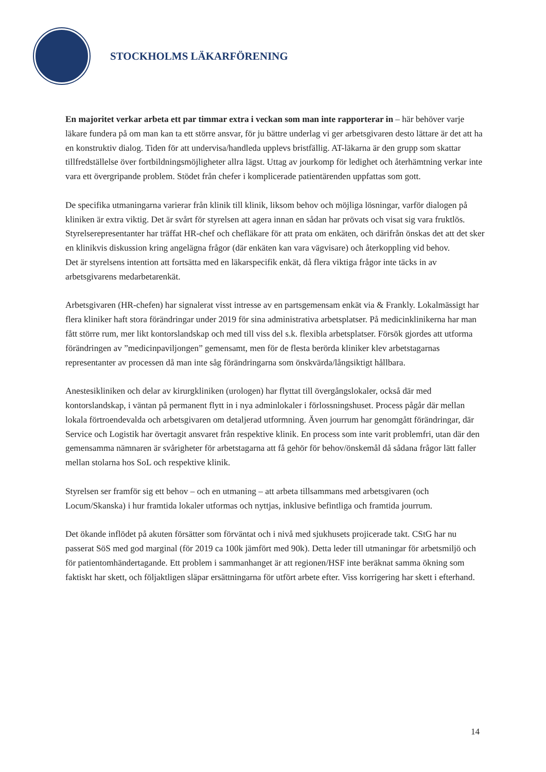STOCKHOLMS LÄKARFÖRENING
En majoritet verkar arbeta ett par timmar extra i veckan som man inte rapporterar in – här behöver varje läkare fundera på om man kan ta ett större ansvar, för ju bättre underlag vi ger arbetsgivaren desto lättare är det att ha en konstruktiv dialog. Tiden för att undervisa/handleda upplevs bristfällig. AT-läkarna är den grupp som skattar tillfredställelse över fortbildningsmöjligheter allra lägst. Uttag av jourkomp för ledighet och återhämtning verkar inte vara ett övergripande problem. Stödet från chefer i komplicerade patientärenden uppfattas som gott.
De specifika utmaningarna varierar från klinik till klinik, liksom behov och möjliga lösningar, varför dialogen på kliniken är extra viktig. Det är svårt för styrelsen att agera innan en sådan har prövats och visat sig vara fruktlös. Styrelserepresentanter har träffat HR-chef och chefläkare för att prata om enkäten, och därifrån önskas det att det sker en klinikvis diskussion kring angelägna frågor (där enkäten kan vara vägvisare) och återkoppling vid behov.
Det är styrelsens intention att fortsätta med en läkarspecifik enkät, då flera viktiga frågor inte täcks in av arbetsgivarens medarbetarenkät.
Arbetsgivaren (HR-chefen) har signalerat visst intresse av en partsgemensam enkät via & Frankly. Lokalmässigt har flera kliniker haft stora förändringar under 2019 för sina administrativa arbetsplatser. På medicinklinikerna har man fått större rum, mer likt kontorslandskap och med till viss del s.k. flexibla arbetsplatser. Försök gjordes att utforma förändringen av ”medicinpaviljongen” gemensamt, men för de flesta berörda kliniker klev arbetstagarnas representanter av processen då man inte såg förändringarna som önskvärda/långsiktigt hållbara.
Anestesikliniken och delar av kirurgkliniken (urologen) har flyttat till övergångslokaler, också där med kontorslandskap, i väntan på permanent flytt in i nya adminlokaler i förlossningshuset. Process pågår där mellan lokala förtroendevalda och arbetsgivaren om detaljerad utformning. Även jourrum har genomgått förändringar, där Service och Logistik har övertagit ansvaret från respektive klinik. En process som inte varit problemfri, utan där den gemensamma nämnaren är svårigheter för arbetstagarna att få gehör för behov/önskemål då sådana frågor lätt faller mellan stolarna hos SoL och respektive klinik.
Styrelsen ser framför sig ett behov – och en utmaning – att arbeta tillsammans med arbetsgivaren (och Locum/Skanska) i hur framtida lokaler utformas och nyttjas, inklusive befintliga och framtida jourrum.
Det ökande inflödet på akuten försätter som förväntat och i nivå med sjukhusets projicerade takt. CStG har nu passerat SöS med god marginal (för 2019 ca 100k jämfört med 90k). Detta leder till utmaningar för arbetsmiljö och för patientomhändertagande. Ett problem i sammanhanget är att regionen/HSF inte beräknat samma ökning som faktiskt har skett, och följaktligen släpar ersättningarna för utfört arbete efter. Viss korrigering har skett i efterhand.
14